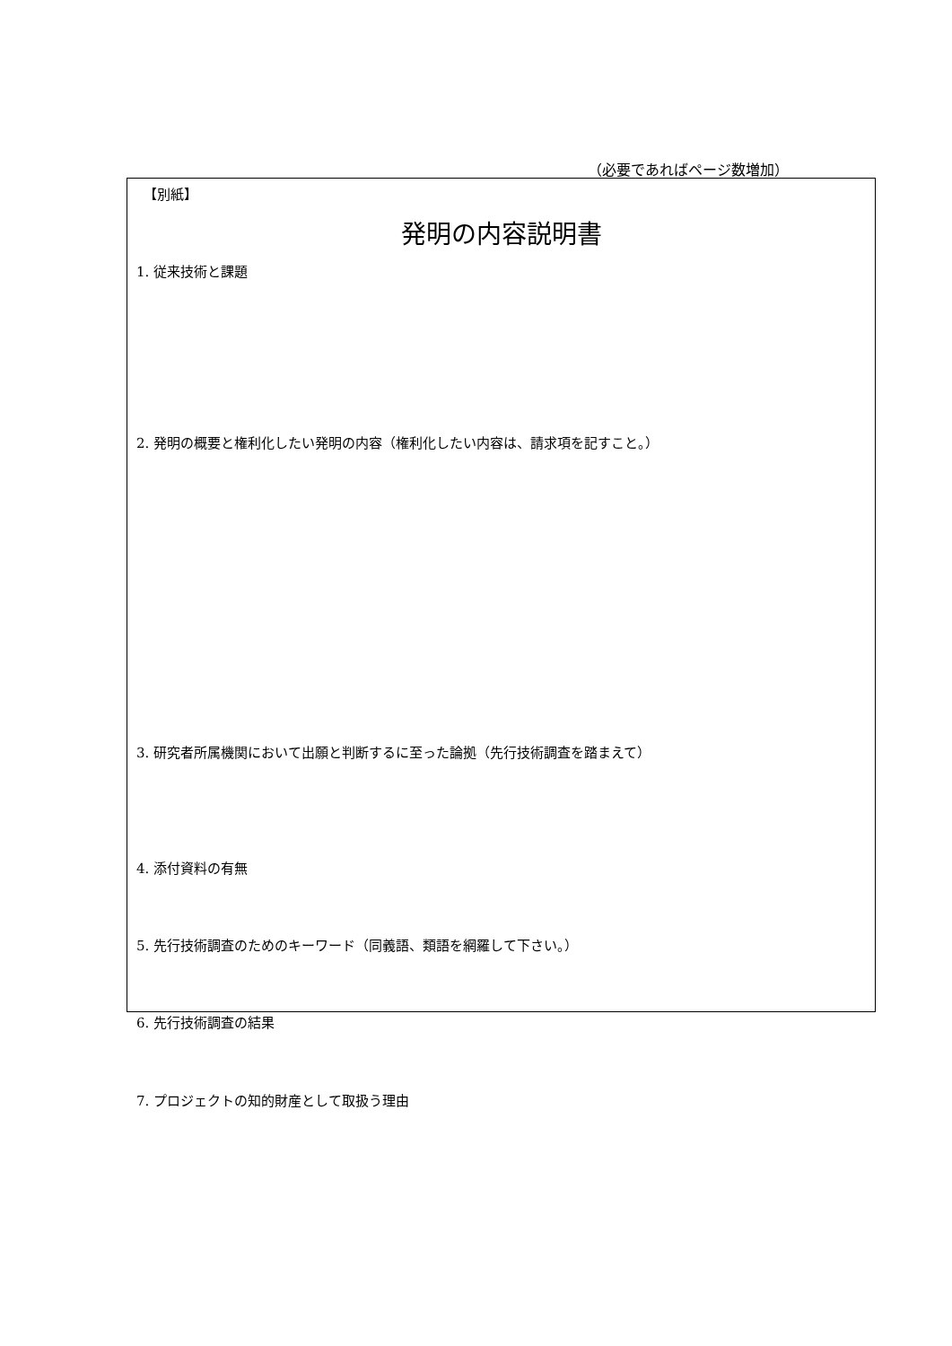（必要であればページ数増加）
【別紙】
発明の内容説明書
1. 従来技術と課題
2. 発明の概要と権利化したい発明の内容（権利化したい内容は、請求項を記すこと。）
3. 研究者所属機関において出願と判断するに至った論拠（先行技術調査を踏まえて）
4. 添付資料の有無
5. 先行技術調査のためのキーワード（同義語、類語を網羅して下さい。）
6. 先行技術調査の結果
7. プロジェクトの知的財産として取扱う理由